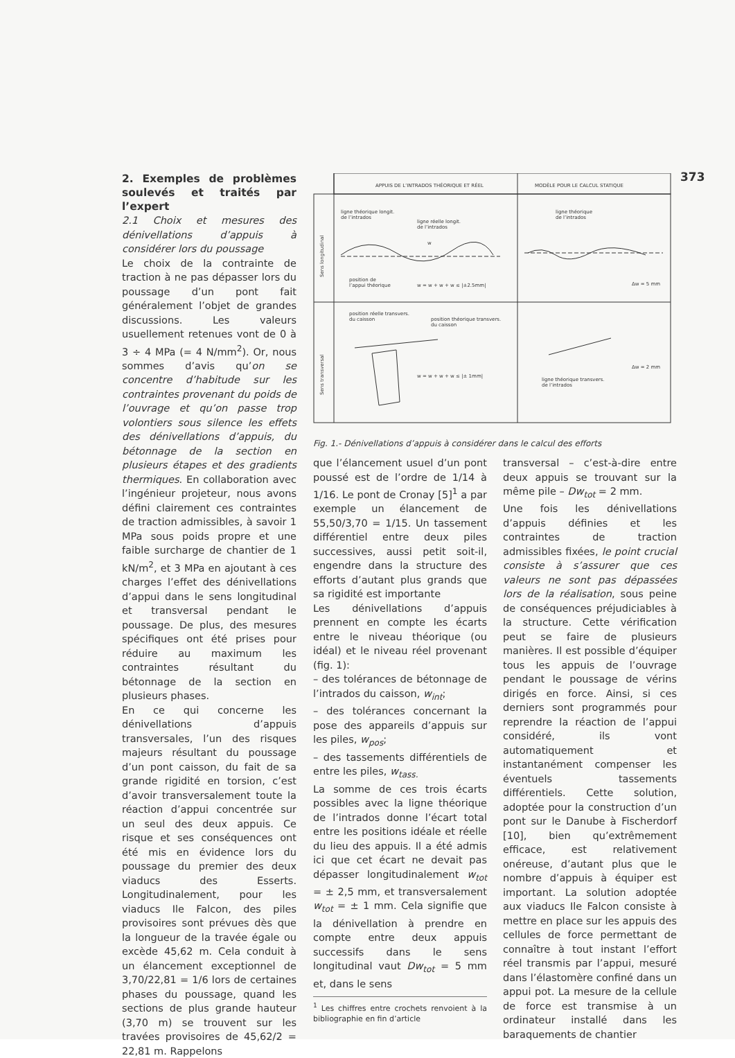373
2. Exemples de problèmes soulevés et traités par l’expert
2.1 Choix et mesures des dénivellations d’appuis à considérer lors du poussage
Le choix de la contrainte de traction à ne pas dépasser lors du poussage d’un pont fait généralement l’objet de grandes discussions. Les valeurs usuellement retenues vont de 0 à 3 ÷ 4 MPa (= 4 N/mm<sup>2</sup>). Or, nous sommes d’avis qu’on se concentre d’habitude sur les contraintes provenant du poids de l’ouvrage et qu’on passe trop volontiers sous silence les effets des dénivellations d’appuis, du bétonnage de la section en plusieurs étapes et des gradients thermiques. En collaboration avec l’ingénieur projeteur, nous avons défini clairement ces contraintes de traction admissibles, à savoir 1 MPa sous poids propre et une faible surcharge de chantier de 1 kN/m<sup>2</sup>, et 3 MPa en ajoutant à ces charges l’effet des dénivellations d’appui dans le sens longitudinal et transversal pendant le poussage. De plus, des mesures spécifiques ont été prises pour réduire au maximum les contraintes résultant du bétonnage de la section en plusieurs phases.
En ce qui concerne les dénivellations d’appuis transversales, l’un des risques majeurs résultant du poussage d’un pont caisson, du fait de sa grande rigidité en torsion, c’est d’avoir transversalement toute la réaction d’appui concentrée sur un seul des deux appuis. Ce risque et ses conséquences ont été mis en évidence lors du poussage du premier des deux viaducs des Esserts. Longitudinalement, pour les viaducs Ile Falcon, des piles provisoires sont prévues dès que la longueur de la travée égale ou excède 45,62 m. Cela conduit à un élancement exceptionnel de 3,70/22,81 = 1/6 lors de certaines phases du poussage, quand les sections de plus grande hauteur (3,70 m) se trouvent sur les travées provisoires de 45,62/2 = 22,81 m. Rappelons
APPUIS DE L’INTRADOS THÉORIQUE ET RÉEL
MODÈLE POUR LE CALCUL STATIQUE
ligne théorique longit.
de l’intrados
ligne réelle longit.
de l’intrados
w
position de
l’appui théorique
w = w + w + w ≤ |±2.5mm|
ligne théorique
de l’intrados
Δw = 5 mm
Sens longitudinal
position réelle transvers.
du caisson
position théorique transvers.
du caisson
w = w + w + w ≤ |± 1mm|
ligne théorique transvers.
de l’intrados
Δw = 2 mm
Sens transversal
Fig. 1.- Dénivellations d’appuis à considérer dans le calcul des efforts
que l’élancement usuel d’un pont poussé est de l’ordre de 1/14 à 1/16. Le pont de Cronay [5]<sup>1</sup> a par exemple un élancement de 55,50/3,70 = 1/15. Un tassement différentiel entre deux piles successives, aussi petit soit-il, engendre dans la structure des efforts d’autant plus grands que sa rigidité est importante
Les dénivellations d’appuis prennent en compte les écarts entre le niveau théorique (ou idéal) et le niveau réel provenant (fig. 1):
– des tolérances de bétonnage de l’intrados du caisson, w<sub>int</sub>;
– des tolérances concernant la pose des appareils d’appuis sur les piles, w<sub>pos</sub>;
– des tassements différentiels de entre les piles, w<sub>tass.</sub>
La somme de ces trois écarts possibles avec la ligne théorique de l’intrados donne l’écart total entre les positions idéale et réelle du lieu des appuis. Il a été admis ici que cet écart ne devait pas dépasser longitudinalement w<sub>tot</sub> = ± 2,5 mm, et transversalement w<sub>tot</sub> = ± 1 mm. Cela signifie que la dénivellation à prendre en compte entre deux appuis successifs dans le sens longitudinal vaut Dw<sub>tot</sub> = 5 mm et, dans le sens
<sup>1</sup> Les chiffres entre crochets renvoient à la bibliographie en fin d’article
transversal – c’est-à-dire entre deux appuis se trouvant sur la même pile – Dw<sub>tot</sub> = 2 mm.
Une fois les dénivellations d’appuis définies et les contraintes de traction admissibles fixées, le point crucial consiste à s’assurer que ces valeurs ne sont pas dépassées lors de la réalisation, sous peine de conséquences préjudiciables à la structure. Cette vérification peut se faire de plusieurs manières. Il est possible d’équiper tous les appuis de l’ouvrage pendant le poussage de vérins dirigés en force. Ainsi, si ces derniers sont programmés pour reprendre la réaction de l’appui considéré, ils vont automatiquement et instantanément compenser les éventuels tassements différentiels. Cette solution, adoptée pour la construction d’un pont sur le Danube à Fischerdorf [10], bien qu’extrêmement efficace, est relativement onéreuse, d’autant plus que le nombre d’appuis à équiper est important. La solution adoptée aux viaducs Ile Falcon consiste à mettre en place sur les appuis des cellules de force permettant de connaître à tout instant l’effort réel transmis par l’appui, mesuré dans l’élastomère confiné dans un appui pot. La mesure de la cellule de force est transmise à un ordinateur installé dans les baraquements de chantier